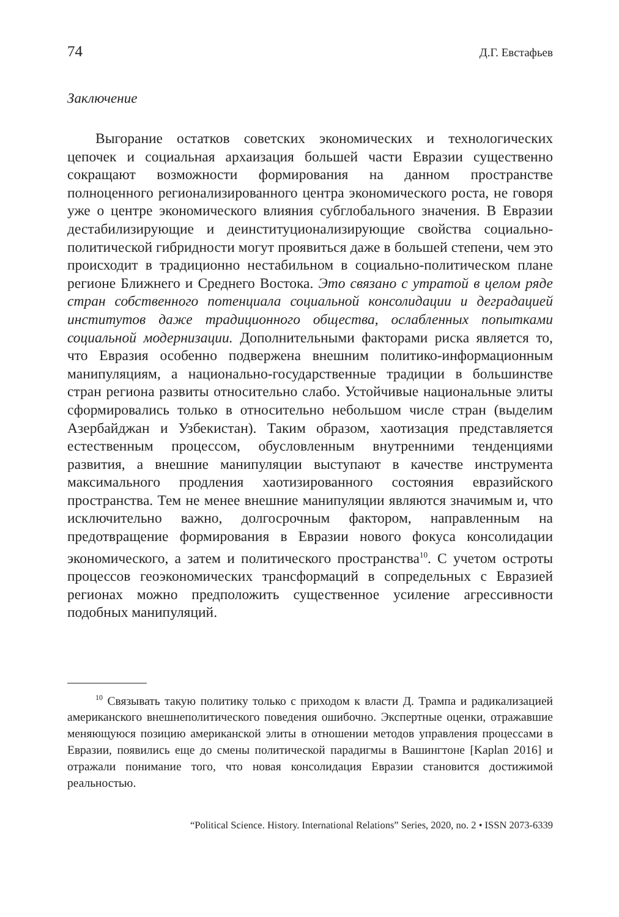74 Д.Г. Евстафьев
Заключение
Выгорание остатков советских экономических и технологических цепочек и социальная архаизация большей части Евразии существенно сокращают возможности формирования на данном пространстве полноценного регионализированного центра экономического роста, не говоря уже о центре экономического влияния субглобального значения. В Евразии дестабилизирующие и деинституционализирующие свойства социально-политической гибридности могут проявиться даже в большей степени, чем это происходит в традиционно нестабильном в социально-политическом плане регионе Ближнего и Среднего Востока. Это связано с утратой в целом ряде стран собственного потенциала социальной консолидации и деградацией институтов даже традиционного общества, ослабленных попытками социальной модернизации. Дополнительными факторами риска является то, что Евразия особенно подвержена внешним политико-информационным манипуляциям, а национально-государственные традиции в большинстве стран региона развиты относительно слабо. Устойчивые национальные элиты сформировались только в относительно небольшом числе стран (выделим Азербайджан и Узбекистан). Таким образом, хаотизация представляется естественным процессом, обусловленным внутренними тенденциями развития, а внешние манипуляции выступают в качестве инструмента максимального продления хаотизированного состояния евразийского пространства. Тем не менее внешние манипуляции являются значимым и, что исключительно важно, долгосрочным фактором, направленным на предотвращение формирования в Евразии нового фокуса консолидации экономического, а затем и политического пространства<sup>10</sup>. С учетом остроты процессов геоэкономических трансформаций в сопредельных с Евразией регионах можно предположить существенное усиление агрессивности подобных манипуляций.
<sup>10</sup> Связывать такую политику только с приходом к власти Д. Трампа и радикализацией американского внешнеполитического поведения ошибочно. Экспертные оценки, отражавшие меняющуюся позицию американской элиты в отношении методов управления процессами в Евразии, появились еще до смены политической парадигмы в Вашингтоне [Kaplan 2016] и отражали понимание того, что новая консолидация Евразии становится достижимой реальностью.
“Political Science. History. International Relations” Series, 2020, no. 2 • ISSN 2073-6339